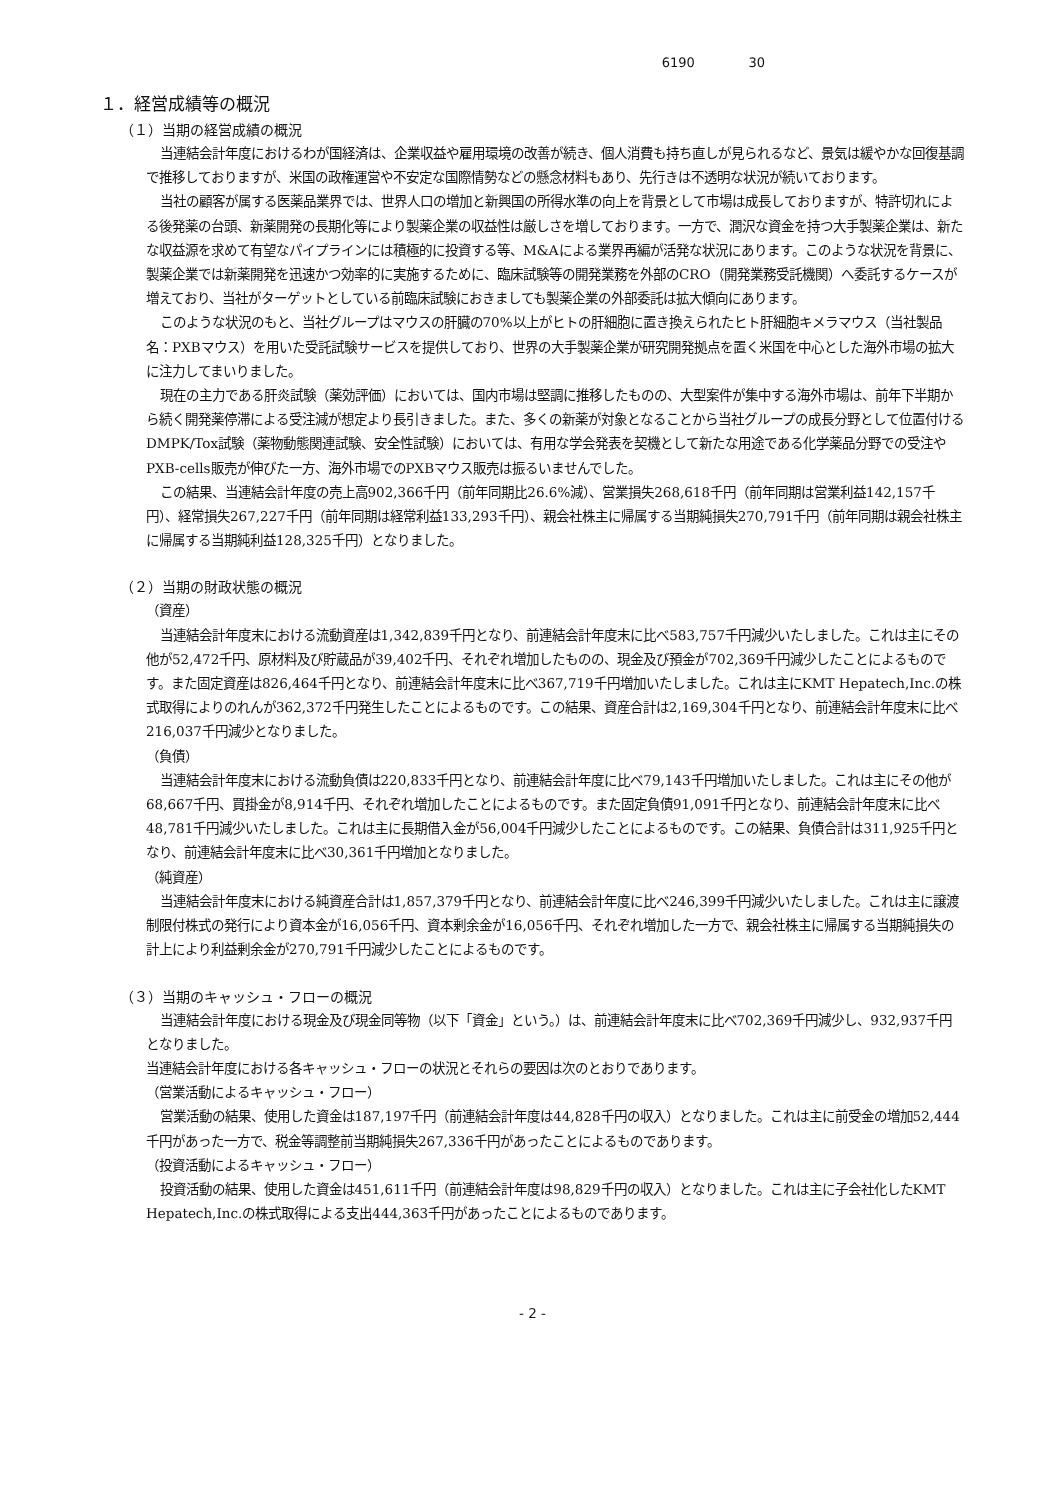6190 30
１．経営成績等の概況
（１）当期の経営成績の概況
当連結会計年度におけるわが国経済は、企業収益や雇用環境の改善が続き、個人消費も持ち直しが見られるなど、景気は緩やかな回復基調で推移しておりますが、米国の政権運営や不安定な国際情勢などの懸念材料もあり、先行きは不透明な状況が続いております。
当社の顧客が属する医薬品業界では、世界人口の増加と新興国の所得水準の向上を背景として市場は成長しておりますが、特許切れによる後発薬の台頭、新薬開発の長期化等により製薬企業の収益性は厳しさを増しております。一方で、潤沢な資金を持つ大手製薬企業は、新たな収益源を求めて有望なパイプラインには積極的に投資する等、M&Aによる業界再編が活発な状況にあります。このような状況を背景に、製薬企業では新薬開発を迅速かつ効率的に実施するために、臨床試験等の開発業務を外部のCRO（開発業務受託機関）へ委託するケースが増えており、当社がターゲットとしている前臨床試験におきましても製薬企業の外部委託は拡大傾向にあります。
このような状況のもと、当社グループはマウスの肝臓の70%以上がヒトの肝細胞に置き換えられたヒト肝細胞キメラマウス（当社製品名：PXBマウス）を用いた受託試験サービスを提供しており、世界の大手製薬企業が研究開発拠点を置く米国を中心とした海外市場の拡大に注力してまいりました。
現在の主力である肝炎試験（薬効評価）においては、国内市場は堅調に推移したものの、大型案件が集中する海外市場は、前年下半期から続く開発薬停滞による受注減が想定より長引きました。また、多くの新薬が対象となることから当社グループの成長分野として位置付けるDMPK/Tox試験（薬物動態関連試験、安全性試験）においては、有用な学会発表を契機として新たな用途である化学薬品分野での受注やPXB-cells販売が伸びた一方、海外市場でのPXBマウス販売は振るいませんでした。
この結果、当連結会計年度の売上高902,366千円（前年同期比26.6%減）、営業損失268,618千円（前年同期は営業利益142,157千円）、経常損失267,227千円（前年同期は経常利益133,293千円）、親会社株主に帰属する当期純損失270,791千円（前年同期は親会社株主に帰属する当期純利益128,325千円）となりました。
（２）当期の財政状態の概況
（資産）
当連結会計年度末における流動資産は1,342,839千円となり、前連結会計年度末に比べ583,757千円減少いたしました。これは主にその他が52,472千円、原材料及び貯蔵品が39,402千円、それぞれ増加したものの、現金及び預金が702,369千円減少したことによるものです。また固定資産は826,464千円となり、前連結会計年度末に比べ367,719千円増加いたしました。これは主にKMT Hepatech,Inc.の株式取得によりのれんが362,372千円発生したことによるものです。この結果、資産合計は2,169,304千円となり、前連結会計年度末に比べ216,037千円減少となりました。
（負債）
当連結会計年度末における流動負債は220,833千円となり、前連結会計年度に比べ79,143千円増加いたしました。これは主にその他が68,667千円、買掛金が8,914千円、それぞれ増加したことによるものです。また固定負債91,091千円となり、前連結会計年度末に比べ48,781千円減少いたしました。これは主に長期借入金が56,004千円減少したことによるものです。この結果、負債合計は311,925千円となり、前連結会計年度末に比べ30,361千円増加となりました。
（純資産）
当連結会計年度末における純資産合計は1,857,379千円となり、前連結会計年度に比べ246,399千円減少いたしました。これは主に譲渡制限付株式の発行により資本金が16,056千円、資本剰余金が16,056千円、それぞれ増加した一方で、親会社株主に帰属する当期純損失の計上により利益剰余金が270,791千円減少したことによるものです。
（３）当期のキャッシュ・フローの概況
当連結会計年度における現金及び現金同等物（以下「資金」という。）は、前連結会計年度末に比べ702,369千円減少し、932,937千円となりました。
当連結会計年度における各キャッシュ・フローの状況とそれらの要因は次のとおりであります。
（営業活動によるキャッシュ・フロー）
営業活動の結果、使用した資金は187,197千円（前連結会計年度は44,828千円の収入）となりました。これは主に前受金の増加52,444千円があった一方で、税金等調整前当期純損失267,336千円があったことによるものであります。
（投資活動によるキャッシュ・フロー）
投資活動の結果、使用した資金は451,611千円（前連結会計年度は98,829千円の収入）となりました。これは主に子会社化したKMT Hepatech,Inc.の株式取得による支出444,363千円があったことによるものであります。
- 2 -